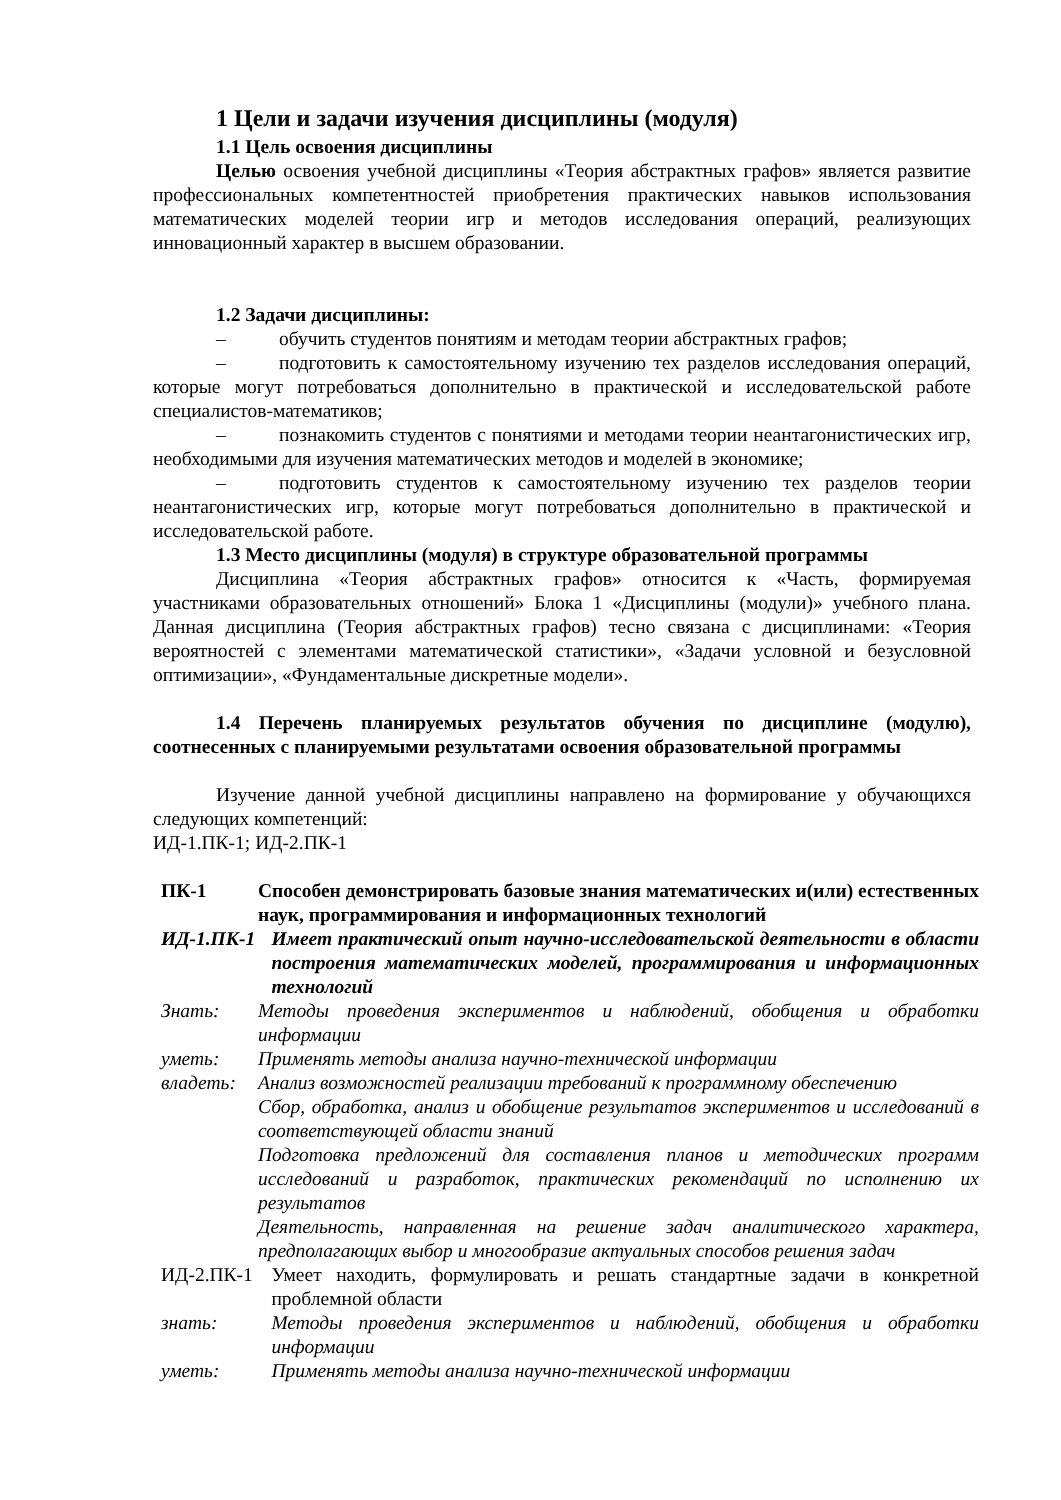1 Цели и задачи изучения дисциплины (модуля)
1.1 Цель освоения дисциплины
Целью освоения учебной дисциплины «Теория абстрактных графов» является развитие профессиональных компетентностей приобретения практических навыков использования математических моделей теории игр и методов исследования операций, реализующих инновационный характер в высшем образовании.
1.2 Задачи дисциплины:
– обучить студентов понятиям и методам теории абстрактных графов;
– подготовить к самостоятельному изучению тех разделов исследования операций, которые могут потребоваться дополнительно в практической и исследовательской работе специалистов-математиков;
– познакомить студентов с понятиями и методами теории неантагонистических игр, необходимыми для изучения математических методов и моделей в экономике;
– подготовить студентов к самостоятельному изучению тех разделов теории неантагонистических игр, которые могут потребоваться дополнительно в практической и исследовательской работе.
1.3 Место дисциплины (модуля) в структуре образовательной программы
Дисциплина «Теория абстрактных графов» относится к «Часть, формируемая участниками образовательных отношений» Блока 1 «Дисциплины (модули)» учебного плана. Данная дисциплина (Теория абстрактных графов) тесно связана с дисциплинами: «Теория вероятностей с элементами математической статистики», «Задачи условной и безусловной оптимизации», «Фундаментальные дискретные модели».
1.4 Перечень планируемых результатов обучения по дисциплине (модулю), соотнесенных с планируемыми результатами освоения образовательной программы
Изучение данной учебной дисциплины направлено на формирование у обучающихся следующих компетенций:
ИД-1.ПК-1; ИД-2.ПК-1
| ПК-1 | Способен демонстрировать базовые знания математических и(или) естественных наук, программирования и информационных технологий | |
| ИД-1.ПК-1 | | Имеет практический опыт научно-исследовательской деятельности в области построения математических моделей, программирования и информационных технологий |
| Знать: | Методы проведения экспериментов и наблюдений, обобщения и обработки информации | |
| уметь: | Применять методы анализа научно-технической информации | |
| владеть: | Анализ возможностей реализации требований к программному обеспечению Сбор, обработка, анализ и обобщение результатов экспериментов и исследований в соответствующей области знаний Подготовка предложений для составления планов и методических программ исследований и разработок, практических рекомендаций по исполнению их результатов Деятельность, направленная на решение задач аналитического характера, предполагающих выбор и многообразие актуальных способов решения задач | |
| ИД-2.ПК-1 | | Умеет находить, формулировать и решать стандартные задачи в конкретной проблемной области |
| знать: | | Методы проведения экспериментов и наблюдений, обобщения и обработки информации |
| уметь: | | Применять методы анализа научно-технической информации |